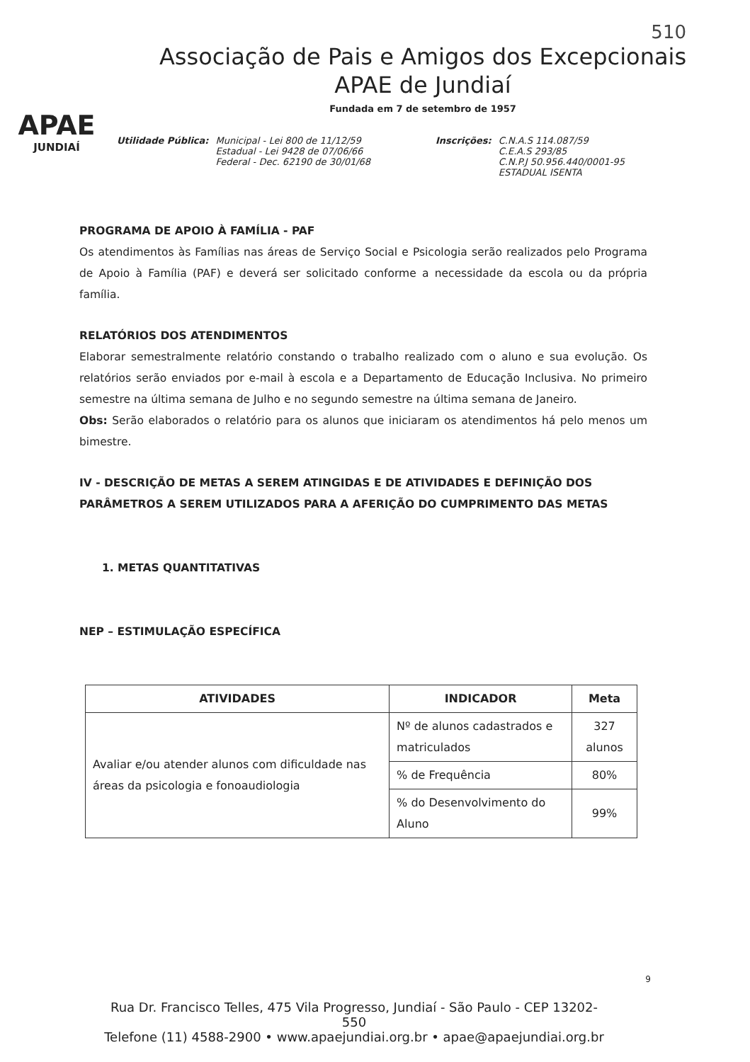510
APAE
JUNDIAÍ
Associação de Pais e Amigos dos Excepcionais
APAE de Jundiaí
Fundada em 7 de setembro de 1957
Utilidade Pública: Municipal - Lei 800 de 11/12/59
Estadual - Lei 9428 de 07/06/66
Federal - Dec. 62190 de 30/01/68
Inscrições: C.N.A.S 114.087/59
C.E.A.S 293/85
C.N.P.J 50.956.440/0001-95
ESTADUAL ISENTA
PROGRAMA DE APOIO À FAMÍLIA - PAF
Os atendimentos às Famílias nas áreas de Serviço Social e Psicologia serão realizados pelo Programa de Apoio à Família (PAF) e deverá ser solicitado conforme a necessidade da escola ou da própria família.
RELATÓRIOS DOS ATENDIMENTOS
Elaborar semestralmente relatório constando o trabalho realizado com o aluno e sua evolução. Os relatórios serão enviados por e-mail à escola e a Departamento de Educação Inclusiva. No primeiro semestre na última semana de Julho e no segundo semestre na última semana de Janeiro.
Obs: Serão elaborados o relatório para os alunos que iniciaram os atendimentos há pelo menos um bimestre.
IV - DESCRIÇÃO DE METAS A SEREM ATINGIDAS E DE ATIVIDADES E DEFINIÇÃO DOS PARÂMETROS A SEREM UTILIZADOS PARA A AFERIÇÃO DO CUMPRIMENTO DAS METAS
1. METAS QUANTITATIVAS
NEP – ESTIMULAÇÃO ESPECÍFICA
| ATIVIDADES | INDICADOR | Meta |
| --- | --- | --- |
| Avaliar e/ou atender alunos com dificuldade nas áreas da psicologia e fonoaudiologia | Nº de alunos cadastrados e matriculados | 327 alunos |
| | % de Frequência | 80% |
| | % do Desenvolvimento do Aluno | 99% |
9
Rua Dr. Francisco Telles, 475 Vila Progresso, Jundiaí - São Paulo - CEP 13202-550
Telefone (11) 4588-2900 • www.apaejundiai.org.br • apae@apaejundiai.org.br